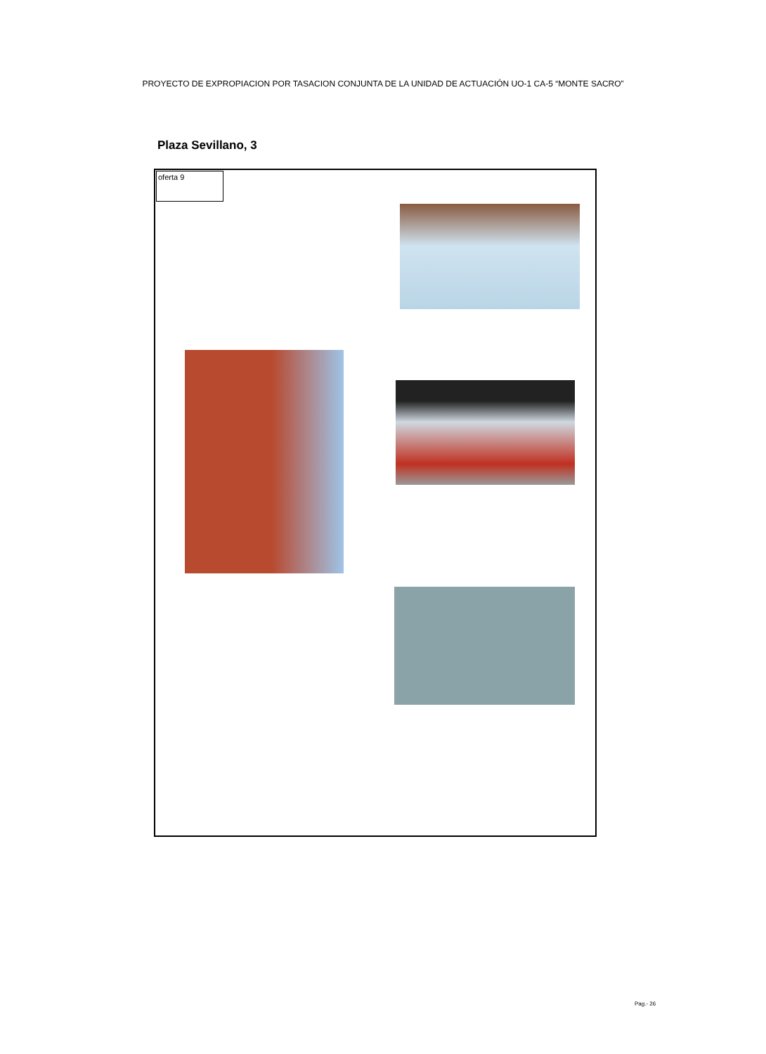PROYECTO DE EXPROPIACION POR TASACION CONJUNTA DE LA UNIDAD DE ACTUACIÓN UO-1 CA-5 “MONTE SACRO”
Plaza Sevillano, 3
oferta 9
Pag.- 26